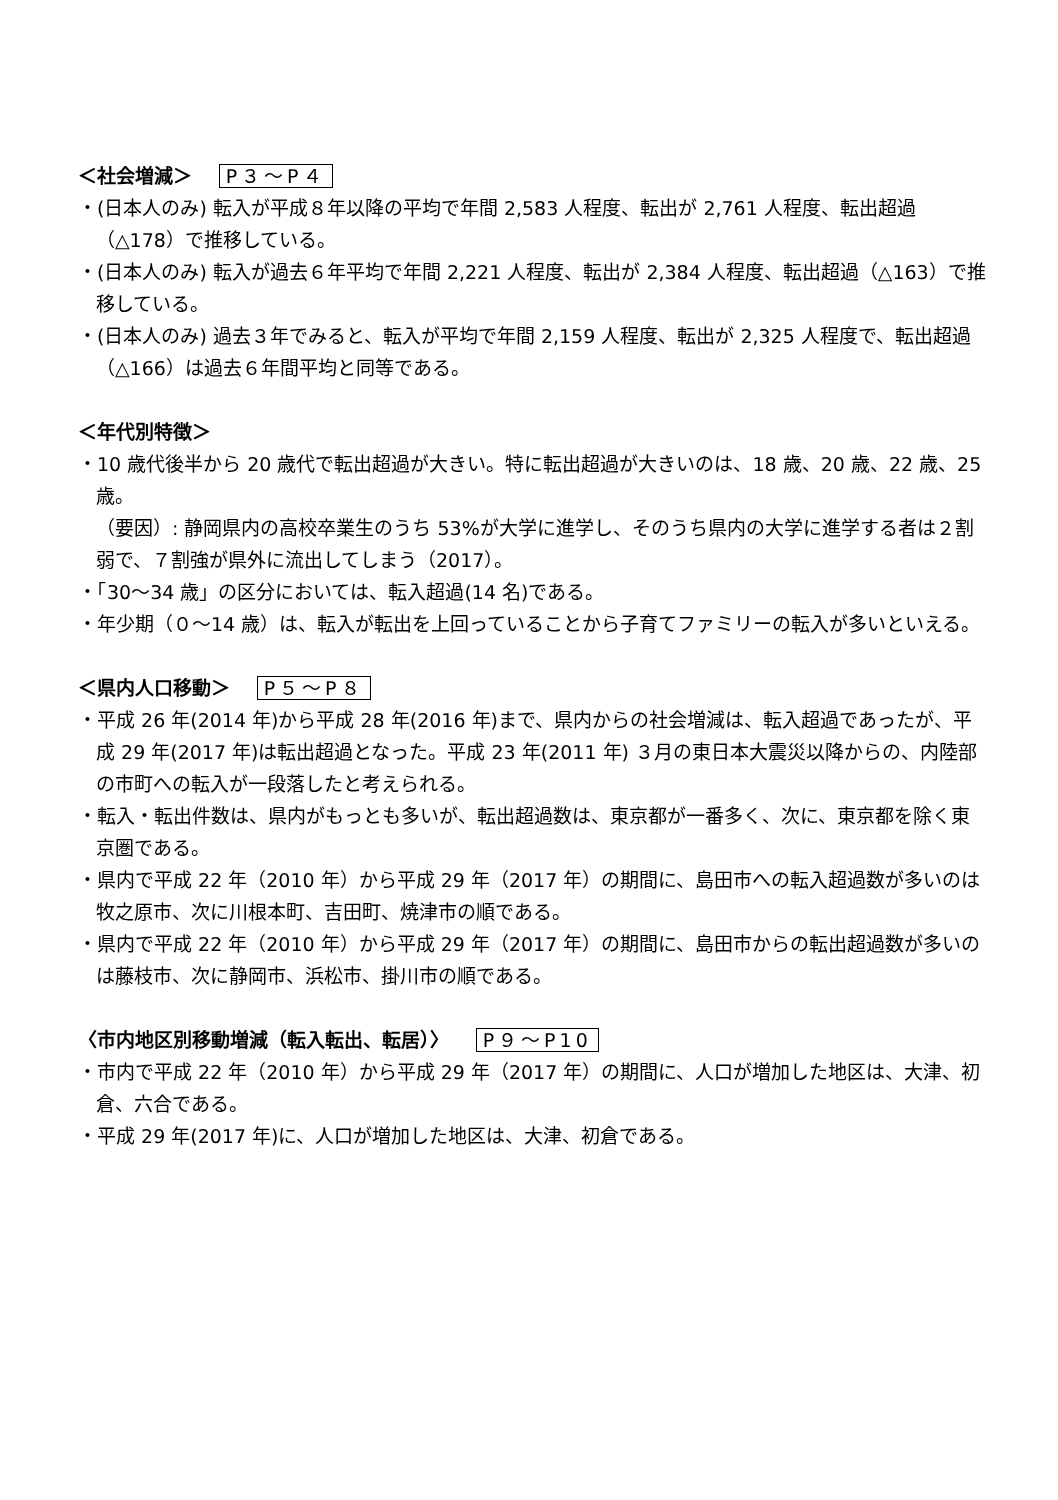＜社会増減＞ P３～P４
・(日本人のみ) 転入が平成８年以降の平均で年間 2,583 人程度、転出が 2,761 人程度、転出超過（△178）で推移している。
・(日本人のみ) 転入が過去６年平均で年間 2,221 人程度、転出が 2,384 人程度、転出超過（△163）で推移している。
・(日本人のみ) 過去３年でみると、転入が平均で年間 2,159 人程度、転出が 2,325 人程度で、転出超過（△166）は過去６年間平均と同等である。
＜年代別特徴＞
・10 歳代後半から 20 歳代で転出超過が大きい。特に転出超過が大きいのは、18 歳、20 歳、22 歳、25 歳。
（要因）: 静岡県内の高校卒業生のうち 53%が大学に進学し、そのうち県内の大学に進学する者は２割弱で、７割強が県外に流出してしまう（2017）。
・「30～34 歳」の区分においては、転入超過(14 名)である。
・年少期（０～14 歳）は、転入が転出を上回っていることから子育てファミリーの転入が多いといえる。
＜県内人口移動＞ P５～P８
・平成 26 年(2014 年)から平成 28 年(2016 年)まで、県内からの社会増減は、転入超過であったが、平成 29 年(2017 年)は転出超過となった。平成 23 年(2011 年) ３月の東日本大震災以降からの、内陸部の市町への転入が一段落したと考えられる。
・転入・転出件数は、県内がもっとも多いが、転出超過数は、東京都が一番多く、次に、東京都を除く東京圏である。
・県内で平成 22 年（2010 年）から平成 29 年（2017 年）の期間に、島田市への転入超過数が多いのは牧之原市、次に川根本町、吉田町、焼津市の順である。
・県内で平成 22 年（2010 年）から平成 29 年（2017 年）の期間に、島田市からの転出超過数が多いのは藤枝市、次に静岡市、浜松市、掛川市の順である。
〈市内地区別移動増減（転入転出、転居）〉 P９～P10
・市内で平成 22 年（2010 年）から平成 29 年（2017 年）の期間に、人口が増加した地区は、大津、初倉、六合である。
・平成 29 年(2017 年)に、人口が増加した地区は、大津、初倉である。